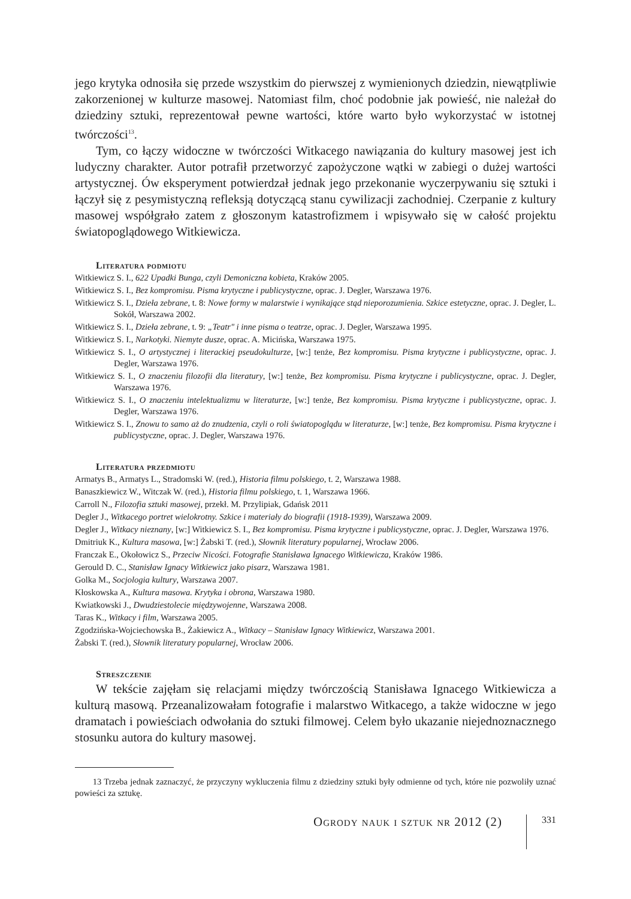jego krytyka odnosiła się przede wszystkim do pierwszej z wymienionych dziedzin, niewątpliwie zakorzenionej w kulturze masowej. Natomiast film, choć podobnie jak powieść, nie należał do dziedziny sztuki, reprezentował pewne wartości, które warto było wykorzystać w istotnej twórczości<sup>13</sup>.
Tym, co łączy widoczne w twórczości Witkacego nawiązania do kultury masowej jest ich ludyczny charakter. Autor potrafił przetworzyć zapożyczone wątki w zabiegi o dużej wartości artystycznej. Ów eksperyment potwierdzał jednak jego przekonanie wyczerpywaniu się sztuki i łączył się z pesymistyczną refleksją dotyczącą stanu cywilizacji zachodniej. Czerpanie z kultury masowej współgrało zatem z głoszonym katastrofizmem i wpisywało się w całość projektu światopoglądowego Witkiewicza.
Literatura podmiotu
Witkiewicz S. I., 622 Upadki Bunga, czyli Demoniczna kobieta, Kraków 2005.
Witkiewicz S. I., Bez kompromisu. Pisma krytyczne i publicystyczne, oprac. J. Degler, Warszawa 1976.
Witkiewicz S. I., Dzieła zebrane, t. 8: Nowe formy w malarstwie i wynikające stąd nieporozumienia. Szkice estetyczne, oprac. J. Degler, L. Sokół, Warszawa 2002.
Witkiewicz S. I., Dzieła zebrane, t. 9: „Teatr" i inne pisma o teatrze, oprac. J. Degler, Warszawa 1995.
Witkiewicz S. I., Narkotyki. Niemyte dusze, oprac. A. Micińska, Warszawa 1975.
Witkiewicz S. I., O artystycznej i literackiej pseudokulturze, [w:] tenże, Bez kompromisu. Pisma krytyczne i publicystyczne, oprac. J. Degler, Warszawa 1976.
Witkiewicz S. I., O znaczeniu filozofii dla literatury, [w:] tenże, Bez kompromisu. Pisma krytyczne i publicystyczne, oprac. J. Degler, Warszawa 1976.
Witkiewicz S. I., O znaczeniu intelektualizmu w literaturze, [w:] tenże, Bez kompromisu. Pisma krytyczne i publicystyczne, oprac. J. Degler, Warszawa 1976.
Witkiewicz S. I., Znowu to samo aż do znudzenia, czyli o roli światopoglądu w literaturze, [w:] tenże, Bez kompromisu. Pisma krytyczne i publicystyczne, oprac. J. Degler, Warszawa 1976.
Literatura przedmiotu
Armatys B., Armatys L., Stradomski W. (red.), Historia filmu polskiego, t. 2, Warszawa 1988.
Banaszkiewicz W., Witczak W. (red.), Historia filmu polskiego, t. 1, Warszawa 1966.
Carroll N., Filozofia sztuki masowej, przekł. M. Przylipiak, Gdańsk 2011
Degler J., Witkacego portret wielokrotny. Szkice i materiały do biografii (1918-1939), Warszawa 2009.
Degler J., Witkacy nieznany, [w:] Witkiewicz S. I., Bez kompromisu. Pisma krytyczne i publicystyczne, oprac. J. Degler, Warszawa 1976.
Dmitriuk K., Kultura masowa, [w:] Żabski T. (red.), Słownik literatury popularnej, Wrocław 2006.
Franczak E., Okołowicz S., Przeciw Nicości. Fotografie Stanisława Ignacego Witkiewicza, Kraków 1986.
Gerould D. C., Stanisław Ignacy Witkiewicz jako pisarz, Warszawa 1981.
Golka M., Socjologia kultury, Warszawa 2007.
Kłoskowska A., Kultura masowa. Krytyka i obrona, Warszawa 1980.
Kwiatkowski J., Dwudziestolecie międzywojenne, Warszawa 2008.
Taras K., Witkacy i film, Warszawa 2005.
Zgodzińska-Wojciechowska B., Żakiewicz A., Witkacy – Stanisław Ignacy Witkiewicz, Warszawa 2001.
Żabski T. (red.), Słownik literatury popularnej, Wrocław 2006.
Streszczenie
W tekście zajęłam się relacjami między twórczością Stanisława Ignacego Witkiewicza a kulturą masową. Przeanalizowałam fotografie i malarstwo Witkacego, a także widoczne w jego dramatach i powieściach odwołania do sztuki filmowej. Celem było ukazanie niejednoznacznego stosunku autora do kultury masowej.
13 Trzeba jednak zaznaczyć, że przyczyny wykluczenia filmu z dziedziny sztuki były odmienne od tych, które nie pozwoliły uznać powieści za sztukę.
Ogrody nauk i sztuk nr 2012 (2) 331